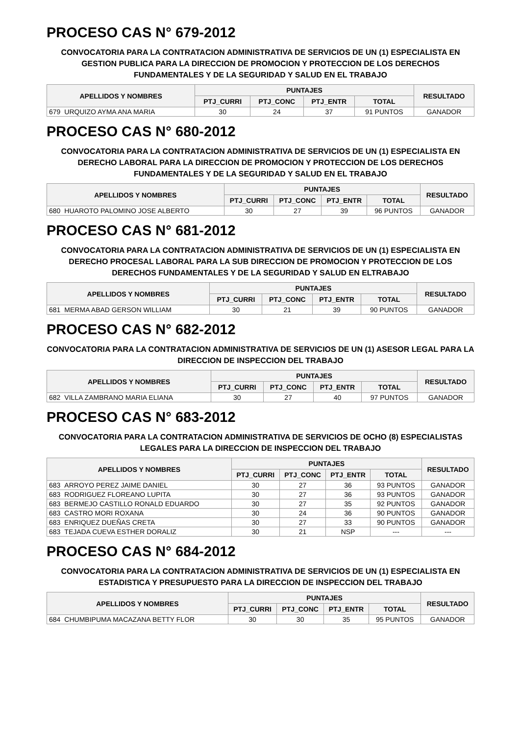PROCESO CAS N° 679-2012
CONVOCATORIA PARA LA CONTRATACION ADMINISTRATIVA DE SERVICIOS DE UN (1) ESPECIALISTA EN GESTION PUBLICA PARA LA DIRECCION DE PROMOCION Y PROTECCION DE LOS DERECHOS FUNDAMENTALES Y DE LA SEGURIDAD Y SALUD EN EL TRABAJO
| APELLIDOS Y NOMBRES | | PUNTAJES | | | | RESULTADO |
| --- | --- | --- | --- | --- | --- | --- |
| | | PTJ_CURRI | PTJ_CONC | PTJ_ENTR | TOTAL | |
| 679 | URQUIZO AYMA ANA MARIA | 30 | 24 | 37 | 91 PUNTOS | GANADOR |
PROCESO CAS N° 680-2012
CONVOCATORIA PARA LA CONTRATACION ADMINISTRATIVA DE SERVICIOS DE UN (1) ESPECIALISTA EN DERECHO LABORAL PARA LA DIRECCION DE PROMOCION Y PROTECCION DE LOS DERECHOS FUNDAMENTALES Y DE LA SEGURIDAD Y SALUD EN EL TRABAJO
| APELLIDOS Y NOMBRES | | PUNTAJES | | | | RESULTADO |
| --- | --- | --- | --- | --- | --- | --- |
| | | PTJ_CURRI | PTJ_CONC | PTJ_ENTR | TOTAL | |
| 680 | HUAROTO PALOMINO JOSE ALBERTO | 30 | 27 | 39 | 96 PUNTOS | GANADOR |
PROCESO CAS N° 681-2012
CONVOCATORIA PARA LA CONTRATACION ADMINISTRATIVA DE SERVICIOS DE UN (1) ESPECIALISTA EN DERECHO PROCESAL LABORAL PARA LA SUB DIRECCION DE PROMOCION Y PROTECCION DE LOS DERECHOS FUNDAMENTALES Y DE LA SEGURIDAD Y SALUD EN ELTRABAJO
| APELLIDOS Y NOMBRES | | PUNTAJES | | | | RESULTADO |
| --- | --- | --- | --- | --- | --- | --- |
| | | PTJ_CURRI | PTJ_CONC | PTJ_ENTR | TOTAL | |
| 681 | MERMA ABAD GERSON WILLIAM | 30 | 21 | 39 | 90 PUNTOS | GANADOR |
PROCESO CAS N° 682-2012
CONVOCATORIA PARA LA CONTRATACION ADMINISTRATIVA DE SERVICIOS DE UN (1) ASESOR LEGAL PARA LA DIRECCION DE INSPECCION DEL TRABAJO
| APELLIDOS Y NOMBRES | | PUNTAJES | | | | RESULTADO |
| --- | --- | --- | --- | --- | --- | --- |
| | | PTJ_CURRI | PTJ_CONC | PTJ_ENTR | TOTAL | |
| 682 | VILLA ZAMBRANO MARIA ELIANA | 30 | 27 | 40 | 97 PUNTOS | GANADOR |
PROCESO CAS N° 683-2012
CONVOCATORIA PARA LA CONTRATACION ADMINISTRATIVA DE SERVICIOS DE OCHO (8) ESPECIALISTAS LEGALES PARA LA DIRECCION DE INSPECCION DEL TRABAJO
| APELLIDOS Y NOMBRES | | PUNTAJES | | | | RESULTADO |
| --- | --- | --- | --- | --- | --- | --- |
| | | PTJ_CURRI | PTJ_CONC | PTJ_ENTR | TOTAL | |
| 683 | ARROYO PEREZ JAIME DANIEL | 30 | 27 | 36 | 93 PUNTOS | GANADOR |
| 683 | RODRIGUEZ FLOREANO LUPITA | 30 | 27 | 36 | 93 PUNTOS | GANADOR |
| 683 | BERMEJO CASTILLO RONALD EDUARDO | 30 | 27 | 35 | 92 PUNTOS | GANADOR |
| 683 | CASTRO MORI ROXANA | 30 | 24 | 36 | 90 PUNTOS | GANADOR |
| 683 | ENRIQUEZ DUEÑAS CRETA | 30 | 27 | 33 | 90 PUNTOS | GANADOR |
| 683 | TEJADA CUEVA ESTHER DORALIZ | 30 | 21 | NSP | --- | --- |
PROCESO CAS N° 684-2012
CONVOCATORIA PARA LA CONTRATACION ADMINISTRATIVA DE SERVICIOS DE UN (1) ESPECIALISTA EN ESTADISTICA Y PRESUPUESTO PARA LA DIRECCION DE INSPECCION DEL TRABAJO
| APELLIDOS Y NOMBRES | | PUNTAJES | | | | RESULTADO |
| --- | --- | --- | --- | --- | --- | --- |
| | | PTJ_CURRI | PTJ_CONC | PTJ_ENTR | TOTAL | |
| 684 | CHUMBIPUMA MACAZANA BETTY FLOR | 30 | 30 | 35 | 95 PUNTOS | GANADOR |